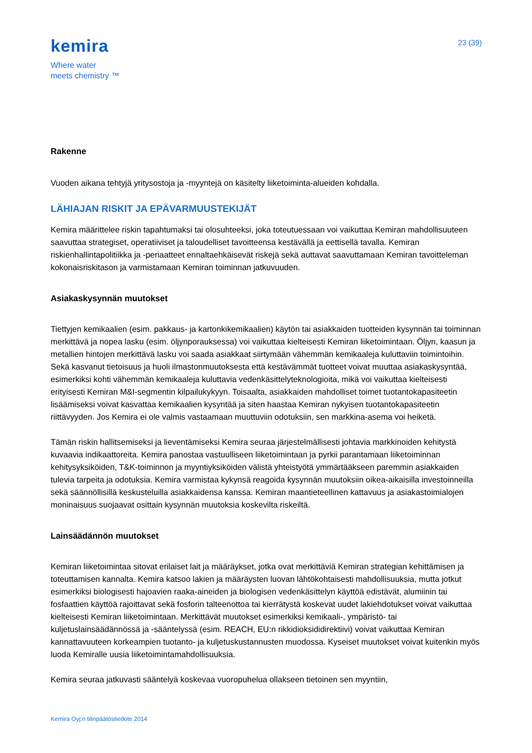kemira
Where water
meets chemistry ™
23 (39)
Rakenne
Vuoden aikana tehtyjä yritysostoja ja -myyntejä on käsitelty liiketoiminta-alueiden kohdalla.
LÄHIAJAN RISKIT JA EPÄVARMUUSTEKIJÄT
Kemira määrittelee riskin tapahtumaksi tai olosuhteeksi, joka toteutuessaan voi vaikuttaa Kemiran mahdollisuuteen saavuttaa strategiset, operatiiviset ja taloudelliset tavoitteensa kestävällä ja eettisellä tavalla. Kemiran riskienhallintapolitiikka ja -periaatteet ennaltaehkäisevät riskejä sekä auttavat saavuttamaan Kemiran tavoitteleman kokonaisriskitason ja varmistamaan Kemiran toiminnan jatkuvuuden.
Asiakaskysynnän muutokset
Tiettyjen kemikaalien (esim. pakkaus- ja kartonkikemikaalien) käytön tai asiakkaiden tuotteiden kysynnän tai toiminnan merkittävä ja nopea lasku (esim. öljynporauksessa) voi vaikuttaa kielteisesti Kemiran liiketoimintaan. Öljyn, kaasun ja metallien hintojen merkittävä lasku voi saada asiakkaat siirtymään vähemmän kemikaaleja kuluttaviin toimintoihin. Sekä kasvanut tietoisuus ja huoli ilmastonmuutoksesta että kestävämmät tuotteet voivat muuttaa asiakaskysyntää, esimerkiksi kohti vähemmän kemikaaleja kuluttavia vedenkäsittelyteknologioita, mikä voi vaikuttaa kielteisesti erityisesti Kemiran M&I-segmentin kilpailukykyyn. Toisaalta, asiakkaiden mahdolliset toimet tuotantokapasiteetin lisäämiseksi voivat kasvattaa kemikaalien kysyntää ja siten haastaa Kemiran nykyisen tuotantokapasiteetin riittävyyden. Jos Kemira ei ole valmis vastaamaan muuttuviin odotuksiin, sen markkina-asema voi heiketä.
Tämän riskin hallitsemiseksi ja lieventämiseksi Kemira seuraa järjestelmällisesti johtavia markkinoiden kehitystä kuvaavia indikaattoreita. Kemira panostaa vastuulliseen liiketoimintaan ja pyrkii parantamaan liiketoiminnan kehitysyksiköiden, T&K-toiminnon ja myyntiyksiköiden välistä yhteistyötä ymmärtääkseen paremmin asiakkaiden tulevia tarpeita ja odotuksia. Kemira varmistaa kykynsä reagoida kysynnän muutoksiin oikea-aikaisilla investoinneilla sekä säännöllisillä keskusteluilla asiakkaidensa kanssa. Kemiran maantieteellinen kattavuus ja asiakastoimialojen moninaisuus suojaavat osittain kysynnän muutoksia koskevilta riskeiltä.
Lainsäädännön muutokset
Kemiran liiketoimintaa sitovat erilaiset lait ja määräykset, jotka ovat merkittäviä Kemiran strategian kehittämisen ja toteuttamisen kannalta. Kemira katsoo lakien ja määräysten luovan lähtökohtaisesti mahdollisuuksia, mutta jotkut esimerkiksi biologisesti hajoavien raaka-aineiden ja biologisen vedenkäsittelyn käyttöä edistävät, alumiinin tai fosfaattien käyttöä rajoittavat sekä fosforin talteenottoa tai kierrätystä koskevat uudet lakiehdotukset voivat vaikuttaa kielteisesti Kemiran liiketoimintaan. Merkittävät muutokset esimerkiksi kemikaali-, ympäristö- tai kuljetuslainsäädännössä ja -sääntelyssä (esim. REACH, EU:n rikkidioksididirektiivi) voivat vaikuttaa Kemiran kannattavuuteen korkeampien tuotanto- ja kuljetuskustannusten muodossa. Kyseiset muutokset voivat kuitenkin myös luoda Kemiralle uusia liiketoimintamahdollisuuksia.
Kemira seuraa jatkuvasti sääntelyä koskevaa vuoropuhelua ollakseen tietoinen sen myyntiin,
Kemira Oyj:n tilinpäätöstiedote 2014